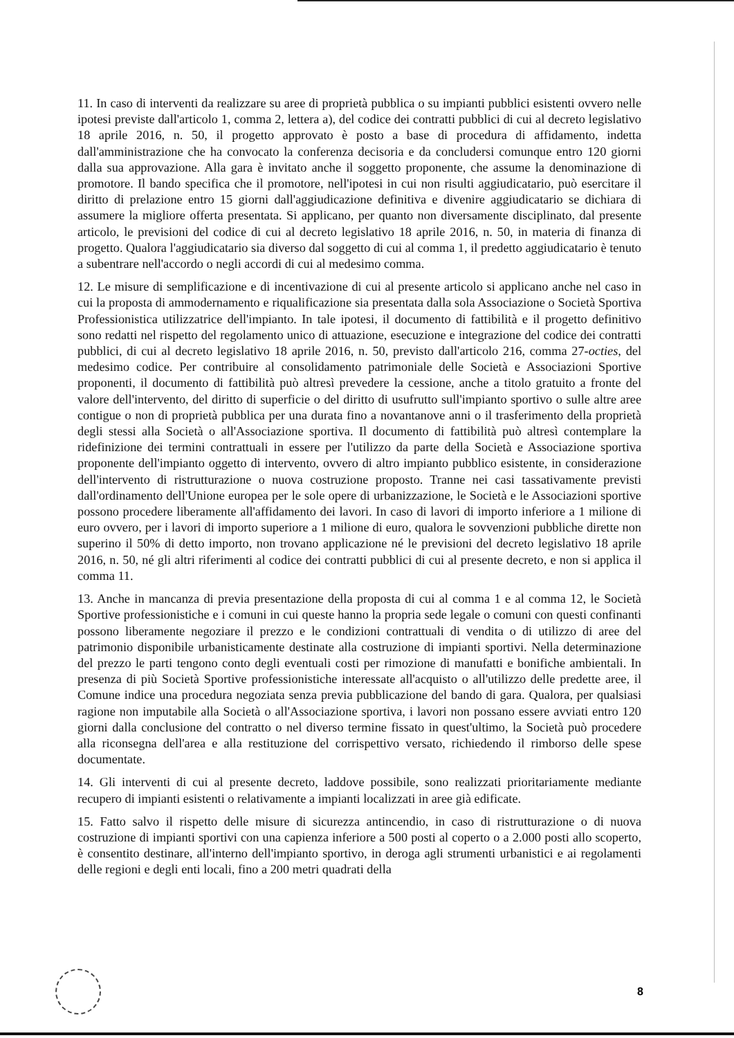11. In caso di interventi da realizzare su aree di proprietà pubblica o su impianti pubblici esistenti ovvero nelle ipotesi previste dall'articolo 1, comma 2, lettera a), del codice dei contratti pubblici di cui al decreto legislativo 18 aprile 2016, n. 50, il progetto approvato è posto a base di procedura di affidamento, indetta dall'amministrazione che ha convocato la conferenza decisoria e da concludersi comunque entro 120 giorni dalla sua approvazione. Alla gara è invitato anche il soggetto proponente, che assume la denominazione di promotore. Il bando specifica che il promotore, nell'ipotesi in cui non risulti aggiudicatario, può esercitare il diritto di prelazione entro 15 giorni dall'aggiudicazione definitiva e divenire aggiudicatario se dichiara di assumere la migliore offerta presentata. Si applicano, per quanto non diversamente disciplinato, dal presente articolo, le previsioni del codice di cui al decreto legislativo 18 aprile 2016, n. 50, in materia di finanza di progetto. Qualora l'aggiudicatario sia diverso dal soggetto di cui al comma 1, il predetto aggiudicatario è tenuto a subentrare nell'accordo o negli accordi di cui al medesimo comma.
12. Le misure di semplificazione e di incentivazione di cui al presente articolo si applicano anche nel caso in cui la proposta di ammodernamento e riqualificazione sia presentata dalla sola Associazione o Società Sportiva Professionistica utilizzatrice dell'impianto. In tale ipotesi, il documento di fattibilità e il progetto definitivo sono redatti nel rispetto del regolamento unico di attuazione, esecuzione e integrazione del codice dei contratti pubblici, di cui al decreto legislativo 18 aprile 2016, n. 50, previsto dall'articolo 216, comma 27-octies, del medesimo codice. Per contribuire al consolidamento patrimoniale delle Società e Associazioni Sportive proponenti, il documento di fattibilità può altresì prevedere la cessione, anche a titolo gratuito a fronte del valore dell'intervento, del diritto di superficie o del diritto di usufrutto sull'impianto sportivo o sulle altre aree contigue o non di proprietà pubblica per una durata fino a novantanove anni o il trasferimento della proprietà degli stessi alla Società o all'Associazione sportiva. Il documento di fattibilità può altresì contemplare la ridefinizione dei termini contrattuali in essere per l'utilizzo da parte della Società e Associazione sportiva proponente dell'impianto oggetto di intervento, ovvero di altro impianto pubblico esistente, in considerazione dell'intervento di ristrutturazione o nuova costruzione proposto. Tranne nei casi tassativamente previsti dall'ordinamento dell'Unione europea per le sole opere di urbanizzazione, le Società e le Associazioni sportive possono procedere liberamente all'affidamento dei lavori. In caso di lavori di importo inferiore a 1 milione di euro ovvero, per i lavori di importo superiore a 1 milione di euro, qualora le sovvenzioni pubbliche dirette non superino il 50% di detto importo, non trovano applicazione né le previsioni del decreto legislativo 18 aprile 2016, n. 50, né gli altri riferimenti al codice dei contratti pubblici di cui al presente decreto, e non si applica il comma 11.
13. Anche in mancanza di previa presentazione della proposta di cui al comma 1 e al comma 12, le Società Sportive professionistiche e i comuni in cui queste hanno la propria sede legale o comuni con questi confinanti possono liberamente negoziare il prezzo e le condizioni contrattuali di vendita o di utilizzo di aree del patrimonio disponibile urbanisticamente destinate alla costruzione di impianti sportivi. Nella determinazione del prezzo le parti tengono conto degli eventuali costi per rimozione di manufatti e bonifiche ambientali. In presenza di più Società Sportive professionistiche interessate all'acquisto o all'utilizzo delle predette aree, il Comune indice una procedura negoziata senza previa pubblicazione del bando di gara. Qualora, per qualsiasi ragione non imputabile alla Società o all'Associazione sportiva, i lavori non possano essere avviati entro 120 giorni dalla conclusione del contratto o nel diverso termine fissato in quest'ultimo, la Società può procedere alla riconsegna dell'area e alla restituzione del corrispettivo versato, richiedendo il rimborso delle spese documentate.
14. Gli interventi di cui al presente decreto, laddove possibile, sono realizzati prioritariamente mediante recupero di impianti esistenti o relativamente a impianti localizzati in aree già edificate.
15. Fatto salvo il rispetto delle misure di sicurezza antincendio, in caso di ristrutturazione o di nuova costruzione di impianti sportivi con una capienza inferiore a 500 posti al coperto o a 2.000 posti allo scoperto, è consentito destinare, all'interno dell'impianto sportivo, in deroga agli strumenti urbanistici e ai regolamenti delle regioni e degli enti locali, fino a 200 metri quadrati della
8